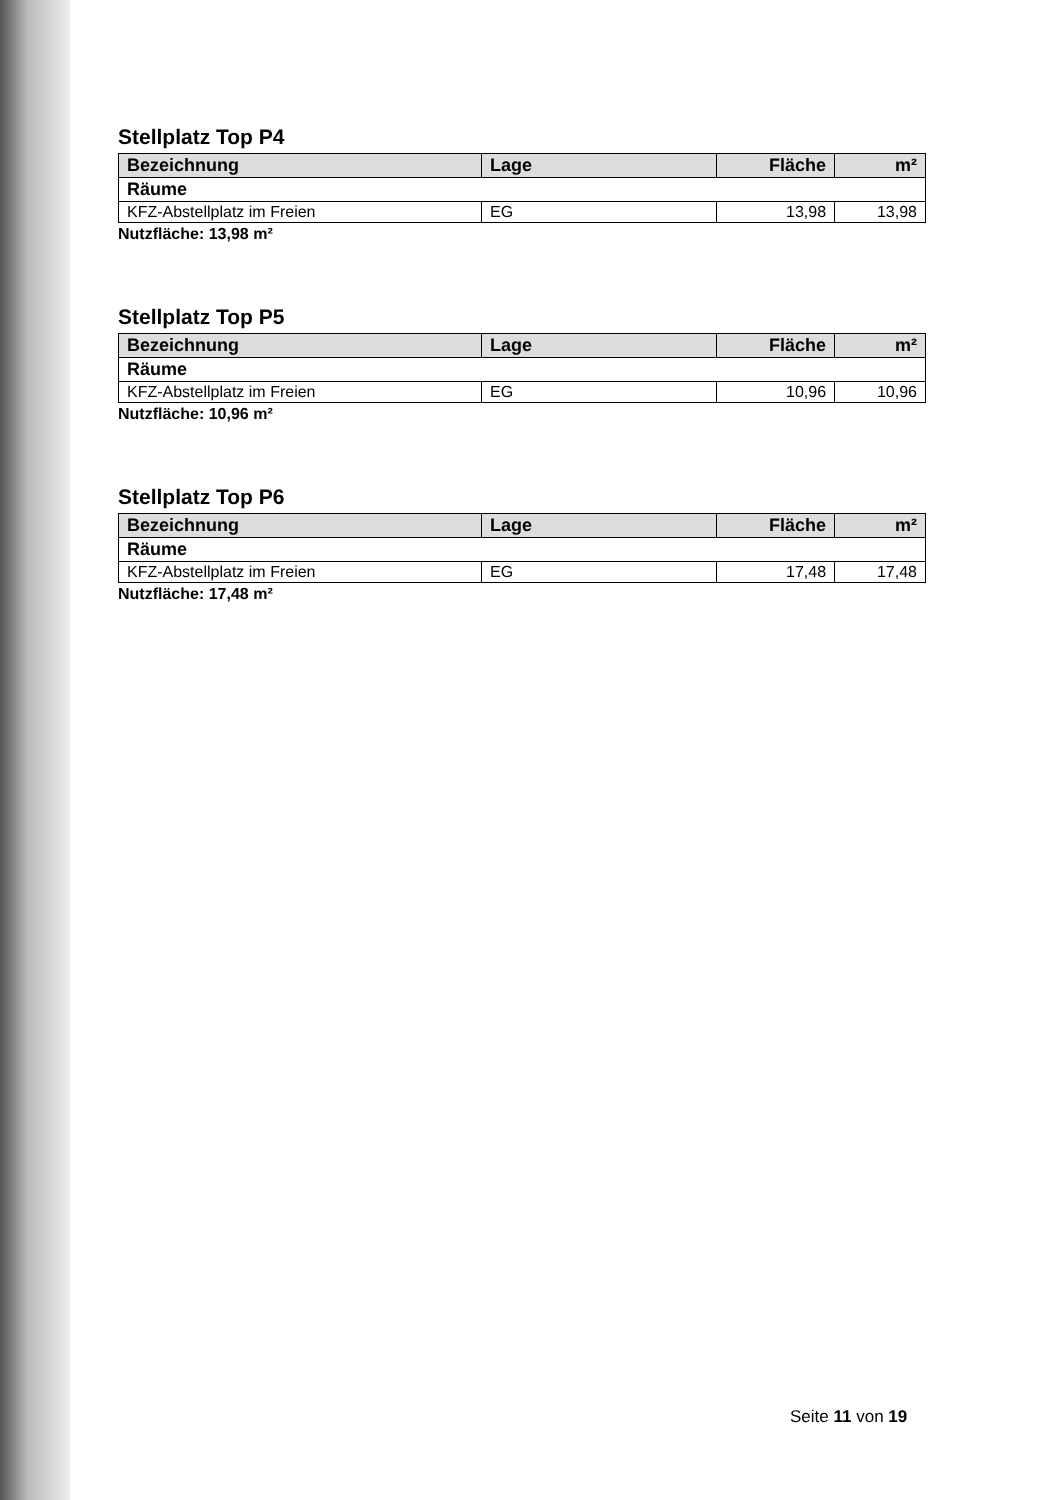Stellplatz Top P4
| Bezeichnung | Lage | Fläche | m² |
| --- | --- | --- | --- |
| Räume | | | |
| KFZ-Abstellplatz im Freien | EG | 13,98 | 13,98 |
Nutzfläche: 13,98 m²
Stellplatz Top P5
| Bezeichnung | Lage | Fläche | m² |
| --- | --- | --- | --- |
| Räume | | | |
| KFZ-Abstellplatz im Freien | EG | 10,96 | 10,96 |
Nutzfläche: 10,96 m²
Stellplatz Top P6
| Bezeichnung | Lage | Fläche | m² |
| --- | --- | --- | --- |
| Räume | | | |
| KFZ-Abstellplatz im Freien | EG | 17,48 | 17,48 |
Nutzfläche: 17,48 m²
Seite 11 von 19